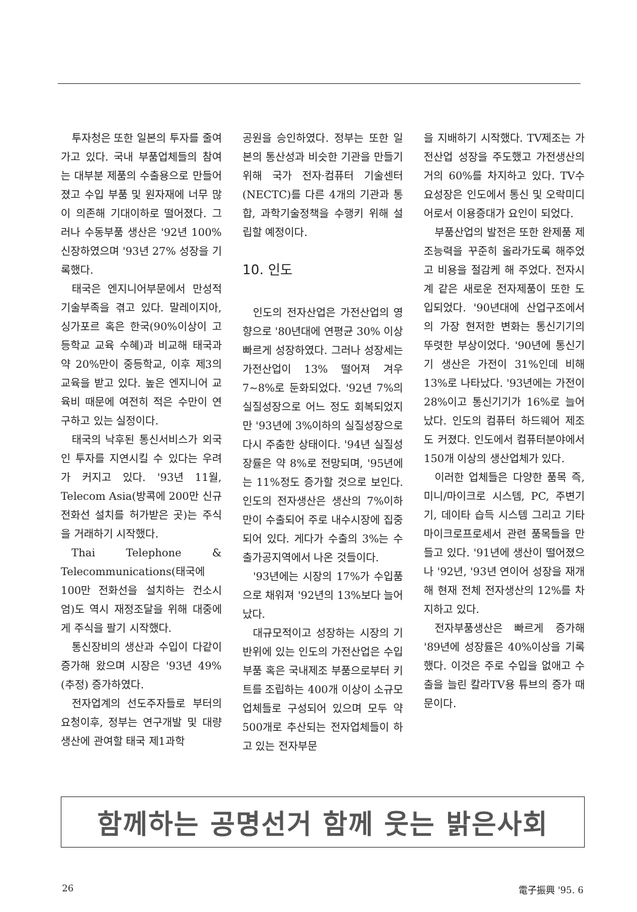투자청은 또한 일본의 투자를 줄여가고 있다. 국내 부품업체들의 참여는 대부분 제품의 수출용으로 만들어졌고 수입 부품 및 원자재에 너무 많이 의존해 기대이하로 떨어졌다. 그러나 수동부품 생산은 '92년 100% 신장하였으며 '93년 27% 성장을 기록했다.
태국은 엔지니어부문에서 만성적 기술부족을 겪고 있다. 말레이지아, 싱가포르 혹은 한국(90%이상이 고등학교 교육 수혜)과 비교해 태국과 약 20%만이 중등학교, 이후 제3의 교육을 받고 있다. 높은 엔지니어 교육비 때문에 여전히 적은 수만이 연구하고 있는 실정이다.
태국의 낙후된 통신서비스가 외국인 투자를 지연시킬 수 있다는 우려가 커지고 있다. '93년 11월, Telecom Asia(방콕에 200만 신규 전화선 설치를 허가받은 곳)는 주식을 거래하기 시작했다.
Thai Telephone & Telecommunications(태국에 100만 전화선을 설치하는 컨소시엄)도 역시 재정조달을 위해 대중에게 주식을 팔기 시작했다.
통신장비의 생산과 수입이 다같이 증가해 왔으며 시장은 '93년 49%(추정) 증가하였다.
전자업계의 선도주자들로 부터의 요청이후, 정부는 연구개발 및 대량생산에 관여할 태국 제1과학
공원을 승인하였다. 정부는 또한 일본의 통산성과 비슷한 기관을 만들기 위해 국가 전자·컴퓨터 기술센터(NECTC)를 다른 4개의 기관과 통합, 과학기술정책을 수행키 위해 설립할 예정이다.
10. 인도
인도의 전자산업은 가전산업의 영향으로 '80년대에 연평균 30% 이상 빠르게 성장하였다. 그러나 성장세는 가전산업이 13% 떨어져 겨우 7~8%로 둔화되었다. '92년 7%의 실질성장으로 어느 정도 회복되었지만 '93년에 3%이하의 실질성장으로 다시 주춤한 상태이다. '94년 실질성장률은 약 8%로 전망되며, '95년에는 11%정도 증가할 것으로 보인다. 인도의 전자생산은 생산의 7%이하만이 수출되어 주로 내수시장에 집중되어 있다. 게다가 수출의 3%는 수출가공지역에서 나온 것들이다.
'93년에는 시장의 17%가 수입품으로 채워져 '92년의 13%보다 늘어났다.
대규모적이고 성장하는 시장의 기반위에 있는 인도의 가전산업은 수입부품 혹은 국내제조 부품으로부터 키트를 조립하는 400개 이상이 소규모 업체들로 구성되어 있으며 모두 약 500개로 추산되는 전자업체들이 하고 있는 전자부문
을 지배하기 시작했다. TV제조는 가전산업 성장을 주도했고 가전생산의 거의 60%를 차지하고 있다. TV수요성장은 인도에서 통신 및 오락미디어로서 이용증대가 요인이 되었다.
부품산업의 발전은 또한 완제품 제조능력을 꾸준히 올라가도록 해주었고 비용을 절감케 해 주었다. 전자시계 같은 새로운 전자제품이 또한 도입되었다. '90년대에 산업구조에서의 가장 현저한 변화는 통신기기의 뚜렷한 부상이었다. '90년에 통신기기 생산은 가전이 31%인데 비해 13%로 나타났다. '93년에는 가전이 28%이고 통신기기가 16%로 늘어났다. 인도의 컴퓨터 하드웨어 제조도 커졌다. 인도에서 컴퓨터분야에서 150개 이상의 생산업체가 있다.
이러한 업체들은 다양한 품목 즉, 미니/마이크로 시스템, PC, 주변기기, 데이타 습득 시스템 그리고 기타 마이크로프로세서 관련 품목들을 만들고 있다. '91년에 생산이 떨어졌으나 '92년, '93년 연이어 성장을 재개해 현재 전체 전자생산의 12%를 차지하고 있다.
전자부품생산은 빠르게 증가해 '89년에 성장률은 40%이상을 기록했다. 이것은 주로 수입을 없애고 수출을 늘린 칼라TV용 튜브의 증가 때문이다.
함께하는 공명선거 함께 웃는 밝은사회
26 電子振興 '95. 6